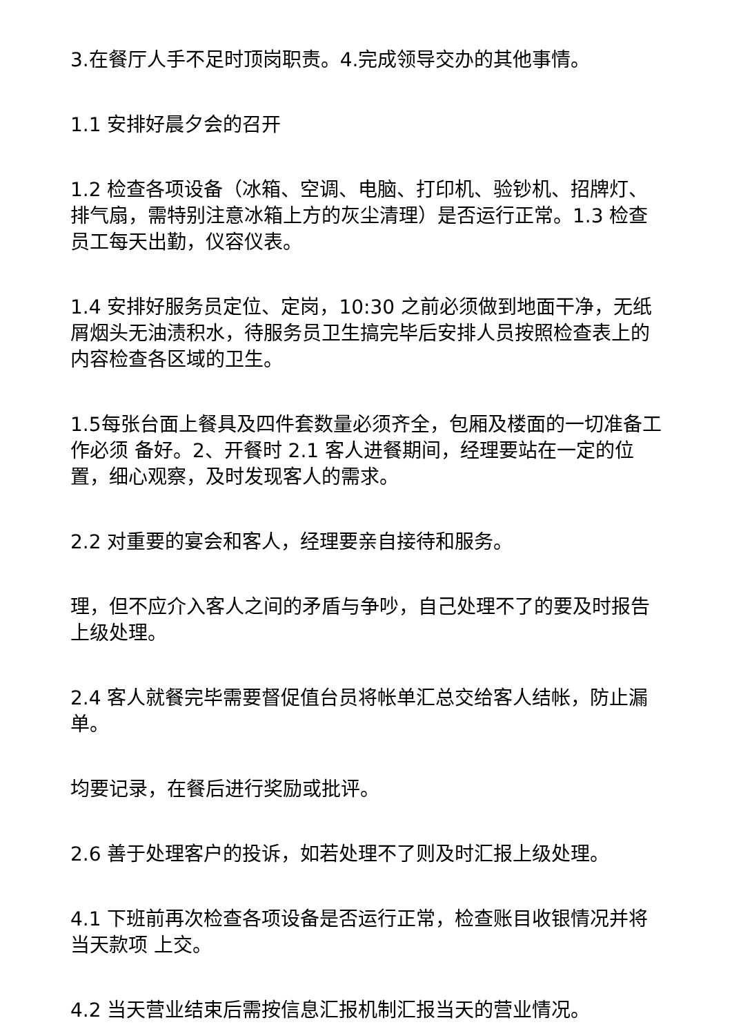3.在餐厅人手不足时顶岗职责。4.完成领导交办的其他事情。
1.1 安排好晨夕会的召开
1.2 检查各项设备（冰箱、空调、电脑、打印机、验钞机、招牌灯、排气扇，需特别注意冰箱上方的灰尘清理）是否运行正常。1.3 检查员工每天出勤，仪容仪表。
1.4 安排好服务员定位、定岗，10:30 之前必须做到地面干净，无纸屑烟头无油渍积水，待服务员卫生搞完毕后安排人员按照检查表上的内容检查各区域的卫生。
1.5每张台面上餐具及四件套数量必须齐全，包厢及楼面的一切准备工作必须 备好。2、开餐时 2.1 客人进餐期间，经理要站在一定的位置，细心观察，及时发现客人的需求。
2.2 对重要的宴会和客人，经理要亲自接待和服务。
理，但不应介入客人之间的矛盾与争吵，自己处理不了的要及时报告上级处理。
2.4 客人就餐完毕需要督促值台员将帐单汇总交给客人结帐，防止漏单。
均要记录，在餐后进行奖励或批评。
2.6 善于处理客户的投诉，如若处理不了则及时汇报上级处理。
4.1 下班前再次检查各项设备是否运行正常，检查账目收银情况并将当天款项 上交。
4.2 当天营业结束后需按信息汇报机制汇报当天的营业情况。